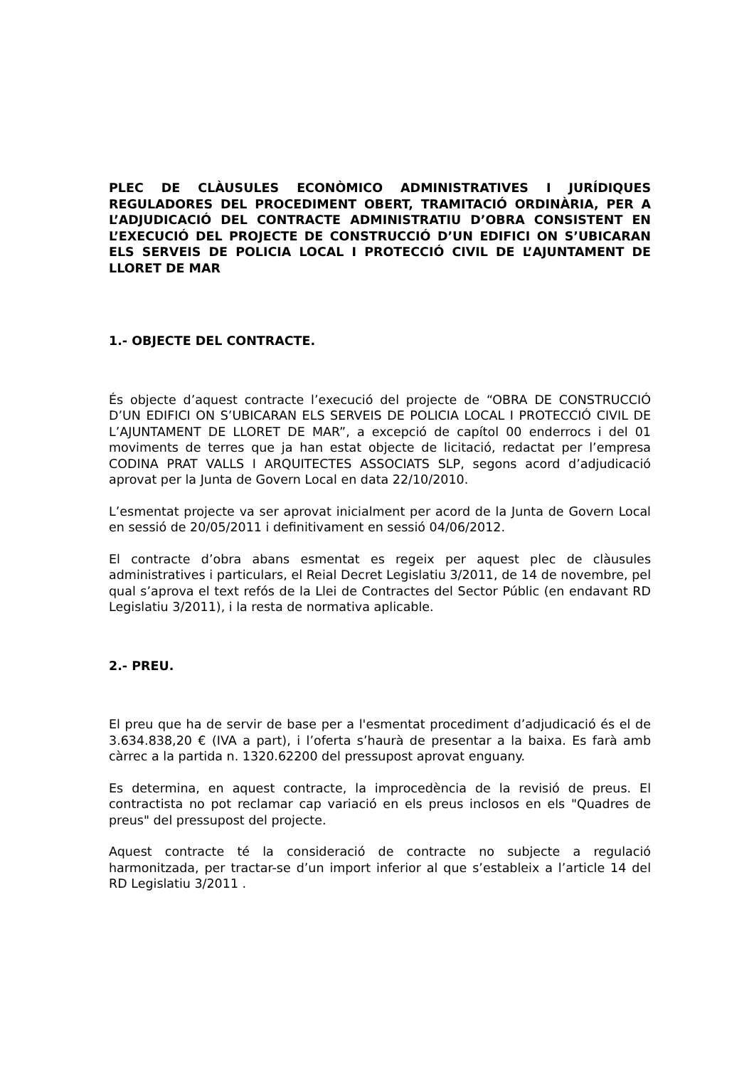PLEC DE CLÀUSULES ECONÒMICO ADMINISTRATIVES I JURÍDIQUES REGULADORES DEL PROCEDIMENT OBERT, TRAMITACIÓ ORDINÀRIA, PER A L’ADJUDICACIÓ DEL CONTRACTE ADMINISTRATIU D’OBRA CONSISTENT EN L’EXECUCIÓ DEL PROJECTE DE CONSTRUCCIÓ D’UN EDIFICI ON S’UBICARAN ELS SERVEIS DE POLICIA LOCAL I PROTECCIÓ CIVIL DE L’AJUNTAMENT DE LLORET DE MAR
1.- OBJECTE DEL CONTRACTE.
És objecte d’aquest contracte l’execució del projecte de “OBRA DE CONSTRUCCIÓ D’UN EDIFICI ON S’UBICARAN ELS SERVEIS DE POLICIA LOCAL I PROTECCIÓ CIVIL DE L’AJUNTAMENT DE LLORET DE MAR”, a excepció de capítol 00 enderrocs i del 01 moviments de terres que ja han estat objecte de licitació, redactat per l’empresa CODINA PRAT VALLS I ARQUITECTES ASSOCIATS SLP, segons acord d’adjudicació aprovat per la Junta de Govern Local en data 22/10/2010.
L’esmentat projecte va ser aprovat inicialment per acord de la Junta de Govern Local en sessió de 20/05/2011 i definitivament en sessió 04/06/2012.
El contracte d’obra abans esmentat es regeix per aquest plec de clàusules administratives i particulars, el Reial Decret Legislatiu 3/2011, de 14 de novembre, pel qual s’aprova el text refós de la Llei de Contractes del Sector Públic (en endavant RD Legislatiu 3/2011), i la resta de normativa aplicable.
2.- PREU.
El preu que ha de servir de base per a l'esmentat procediment d’adjudicació és el de 3.634.838,20 € (IVA a part), i l’oferta s’haurà de presentar a la baixa. Es farà amb càrrec a la partida n. 1320.62200 del pressupost aprovat enguany.
Es determina, en aquest contracte, la improcedència de la revisió de preus. El contractista no pot reclamar cap variació en els preus inclosos en els "Quadres de preus" del pressupost del projecte.
Aquest contracte té la consideració de contracte no subjecte a regulació harmonitzada, per tractar-se d’un import inferior al que s’estableix a l’article 14 del RD Legislatiu 3/2011 .